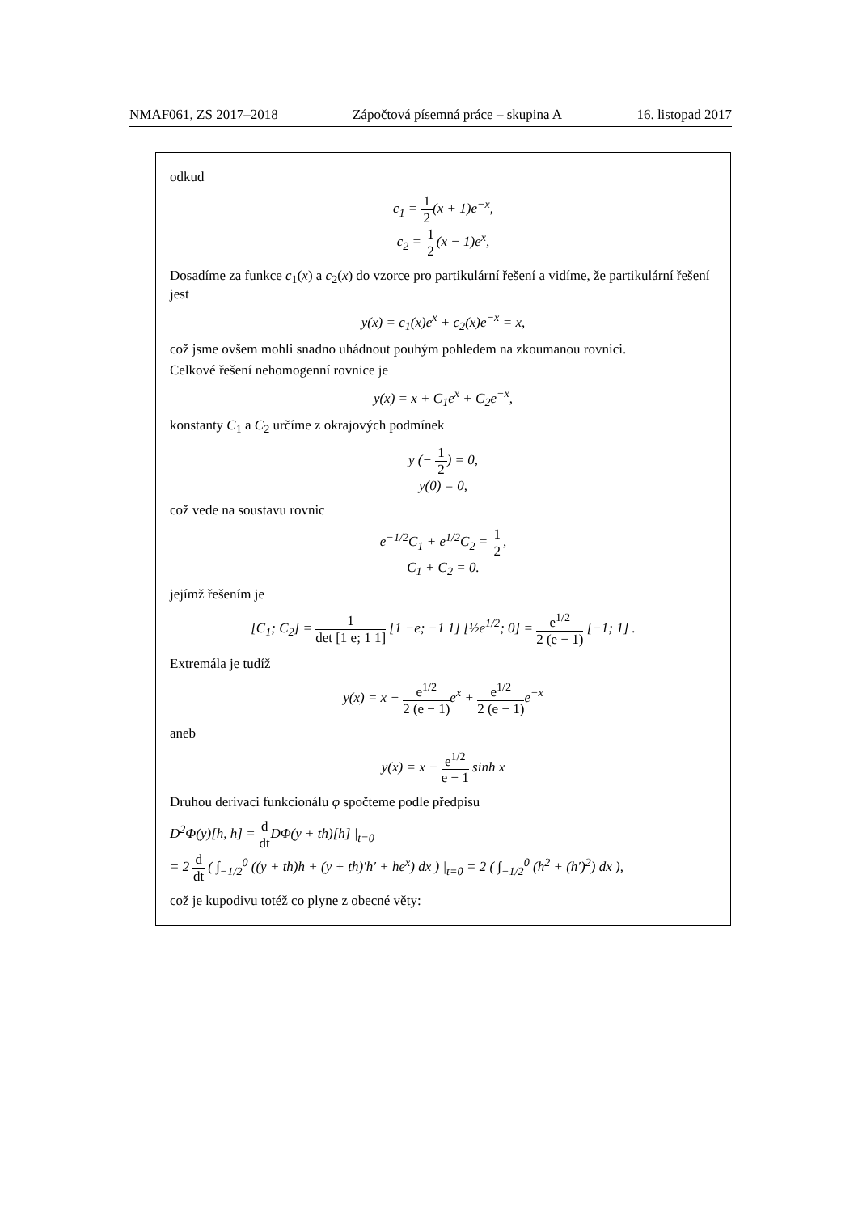NMAF061, ZS 2017–2018 Zápočtová písemná práce – skupina A 16. listopad 2017
odkud
c<sub>1</sub> = 1 2(x + 1)e<sup>−x</sup>,
c<sub>2</sub> = 1 2(x − 1)e<sup>x</sup>,
Dosadíme za funkce c<sub>1</sub>(x) a c<sub>2</sub>(x) do vzorce pro partikulární řešení a vidíme, že partikulární řešení jest
y(x) = c<sub>1</sub>(x)e<sup>x</sup> + c<sub>2</sub>(x)e<sup>−x</sup> = x,
což jsme ovšem mohli snadno uhádnout pouhým pohledem na zkoumanou rovnici.
Celkové řešení nehomogenní rovnice je
y(x) = x + C<sub>1</sub>e<sup>x</sup> + C<sub>2</sub>e<sup>−x</sup>,
konstanty C<sub>1</sub> a C<sub>2</sub> určíme z okrajových podmínek
y (− 1 2) = 0,
y(0) = 0,
což vede na soustavu rovnic
e<sup>−1/2</sup>C<sub>1</sub> + e<sup>1/2</sup>C<sub>2</sub> = 1 2,
C<sub>1</sub> + C<sub>2</sub> = 0.
jejímž řešením je
[C<sub>1</sub>; C<sub>2</sub>] = 1 det [1 e; 1 1] [1 −e; −1 1] [½e<sup>1/2</sup>; 0] = e<sup>1/2</sup> 2 (e − 1) [−1; 1] .
Extremála je tudíž
y(x) = x − e<sup>1/2</sup> 2 (e − 1) e<sup>x</sup> + e<sup>1/2</sup> 2 (e − 1) e<sup>−x</sup>
aneb
y(x) = x − e<sup>1/2</sup> e − 1 sinh x
Druhou derivaci funkcionálu φ spočteme podle předpisu
D<sup>2</sup>Φ(y)[h, h] = d dt DΦ(y + th)[h] |<sub>t=0</sub>
= 2 d dt ( ∫<sub>−1/2</sub><sup>0</sup> ((y + th)h + (y + th)′h′ + he<sup>x</sup>) dx ) |<sub>t=0</sub> = 2 ( ∫<sub>−1/2</sub><sup>0</sup> (h<sup>2</sup> + (h′)<sup>2</sup>) dx ),
což je kupodivu totéž co plyne z obecné věty: